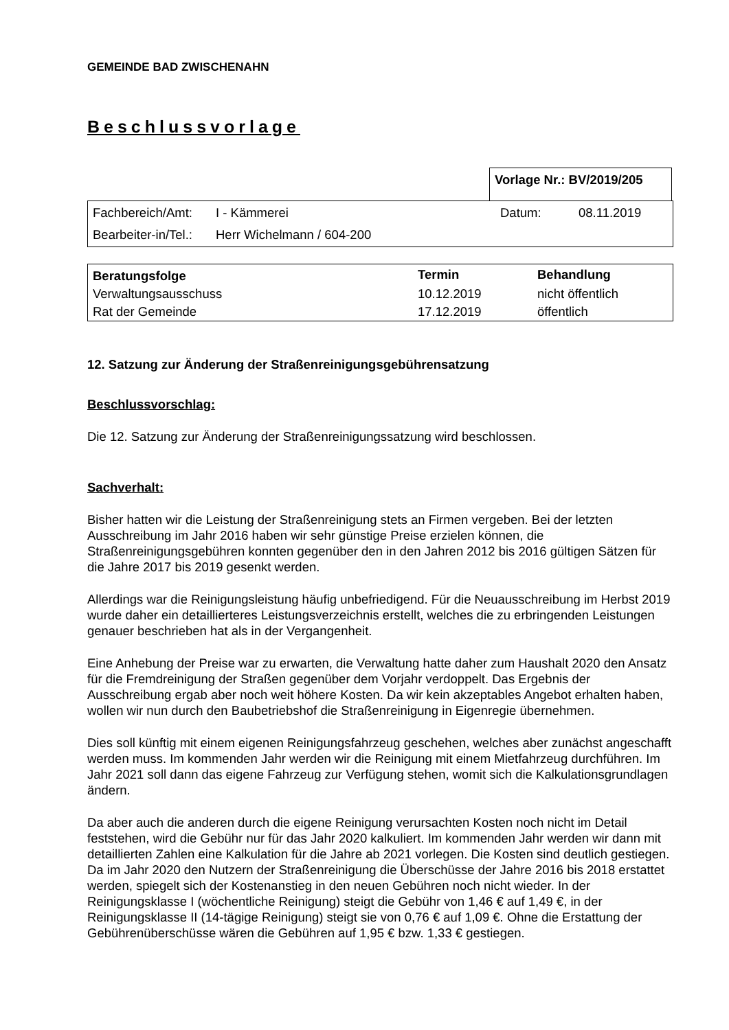GEMEINDE BAD ZWISCHENAHN
Beschlussvorlage
Vorlage Nr.: BV/2019/205
| Fachbereich/Amt: | I - Kämmerei | Datum: | 08.11.2019 |
| Bearbeiter-in/Tel.: | Herr Wichelmann / 604-200 | | |
| Beratungsfolge | Termin | Behandlung |
| --- | --- | --- |
| Verwaltungsausschuss | 10.12.2019 | nicht öffentlich |
| Rat der Gemeinde | 17.12.2019 | öffentlich |
12. Satzung zur Änderung der Straßenreinigungsgebührensatzung
Beschlussvorschlag:
Die 12. Satzung zur Änderung der Straßenreinigungssatzung wird beschlossen.
Sachverhalt:
Bisher hatten wir die Leistung der Straßenreinigung stets an Firmen vergeben. Bei der letzten Ausschreibung im Jahr 2016 haben wir sehr günstige Preise erzielen können, die Straßenreinigungsgebühren konnten gegenüber den in den Jahren 2012 bis 2016 gültigen Sätzen für die Jahre 2017 bis 2019 gesenkt werden.
Allerdings war die Reinigungsleistung häufig unbefriedigend. Für die Neuausschreibung im Herbst 2019 wurde daher ein detaillierteres Leistungsverzeichnis erstellt, welches die zu erbringenden Leistungen genauer beschrieben hat als in der Vergangenheit.
Eine Anhebung der Preise war zu erwarten, die Verwaltung hatte daher zum Haushalt 2020 den Ansatz für die Fremdreinigung der Straßen gegenüber dem Vorjahr verdoppelt. Das Ergebnis der Ausschreibung ergab aber noch weit höhere Kosten. Da wir kein akzeptables Angebot erhalten haben, wollen wir nun durch den Baubetriebshof die Straßenreinigung in Eigenregie übernehmen.
Dies soll künftig mit einem eigenen Reinigungsfahrzeug geschehen, welches aber zunächst angeschafft werden muss. Im kommenden Jahr werden wir die Reinigung mit einem Mietfahrzeug durchführen. Im Jahr 2021 soll dann das eigene Fahrzeug zur Verfügung stehen, womit sich die Kalkulationsgrundlagen ändern.
Da aber auch die anderen durch die eigene Reinigung verursachten Kosten noch nicht im Detail feststehen, wird die Gebühr nur für das Jahr 2020 kalkuliert. Im kommenden Jahr werden wir dann mit detaillierten Zahlen eine Kalkulation für die Jahre ab 2021 vorlegen. Die Kosten sind deutlich gestiegen. Da im Jahr 2020 den Nutzern der Straßenreinigung die Überschüsse der Jahre 2016 bis 2018 erstattet werden, spiegelt sich der Kostenanstieg in den neuen Gebühren noch nicht wieder. In der Reinigungsklasse I (wöchentliche Reinigung) steigt die Gebühr von 1,46 € auf 1,49 €, in der Reinigungsklasse II (14-tägige Reinigung) steigt sie von 0,76 € auf 1,09 €. Ohne die Erstattung der Gebührenüberschüsse wären die Gebühren auf 1,95 € bzw. 1,33 € gestiegen.